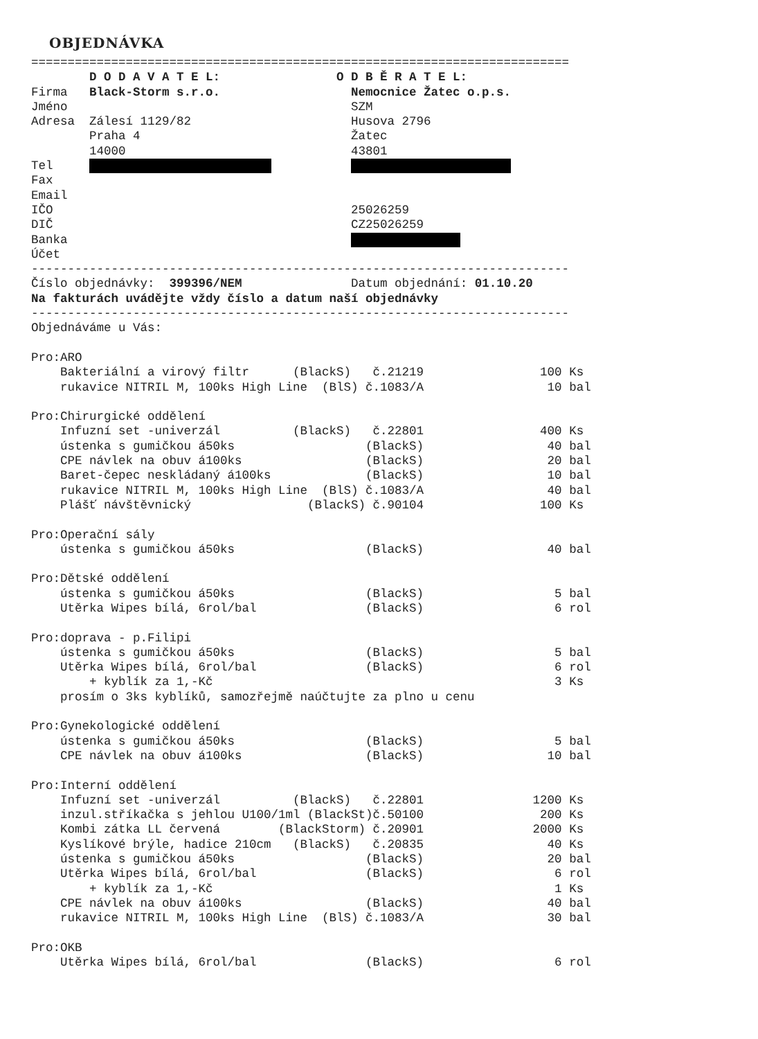OBJEDNÁVKA
==========================================================================
        D O D A V A T E L:                O D B Ě R A T E L:
Firma   Black-Storm s.r.o.                  Nemocnice Žatec o.p.s.
Jméno                                       SZM
Adresa  Zálesí 1129/82                      Husova 2796
        Praha 4                             Žatec
        14000                               43801
Tel                                                               
Fax
Email
IČO                                         25026259
DIČ                                         CZ25026259
Banka                                                      
Účet
--------------------------------------------------------------------------
Číslo objednávky:  399396/NEM               Datum objednání: 01.10.20
Na fakturách uvádějte vždy číslo a datum naší objednávky
--------------------------------------------------------------------------
Objednáváme u Vás:

Pro:ARO
    Bakteriální a virový filtr      (BlackS)   č.21219                100 Ks
    rukavice NITRIL M, 100ks High Line  (BlS) č.1083/A                 10 bal

Pro:Chirurgické oddělení
    Infuzní set -univerzál          (BlackS)   č.22801                400 Ks
    ústenka s gumičkou á50ks                  (BlackS)                 40 bal
    CPE návlek na obuv á100ks                 (BlackS)                 20 bal
    Baret-čepec neskládaný á100ks             (BlackS)                 10 bal
    rukavice NITRIL M, 100ks High Line  (BlS) č.1083/A                 40 bal
    Plášť návštěvnický                (BlackS) č.90104                100 Ks

Pro:Operační sály
    ústenka s gumičkou á50ks                  (BlackS)                 40 bal

Pro:Dětské oddělení
    ústenka s gumičkou á50ks                  (BlackS)                  5 bal
    Utěrka Wipes bílá, 6rol/bal               (BlackS)                  6 rol

Pro:doprava - p.Filipi
    ústenka s gumičkou á50ks                  (BlackS)                  5 bal
    Utěrka Wipes bílá, 6rol/bal               (BlackS)                  6 rol
        + kyblík za 1,-Kč                                               3 Ks
    prosím o 3ks kyblíků, samozřejmě naúčtujte za plno u cenu

Pro:Gynekologické oddělení
    ústenka s gumičkou á50ks                  (BlackS)                  5 bal
    CPE návlek na obuv á100ks                 (BlackS)                 10 bal

Pro:Interní oddělení
    Infuzní set -univerzál          (BlackS)   č.22801               1200 Ks
    inzul.stříkačka s jehlou U100/1ml (BlackSt)č.50100                200 Ks
    Kombi zátka LL červená        (BlackStorm) č.20901               2000 Ks
    Kyslíkové brýle, hadice 210cm   (BlackS)   č.20835                 40 Ks
    ústenka s gumičkou á50ks                  (BlackS)                 20 bal
    Utěrka Wipes bílá, 6rol/bal               (BlackS)                  6 rol
        + kyblík za 1,-Kč                                               1 Ks
    CPE návlek na obuv á100ks                 (BlackS)                 40 bal
    rukavice NITRIL M, 100ks High Line  (BlS) č.1083/A                 30 bal

Pro:OKB
    Utěrka Wipes bílá, 6rol/bal               (BlackS)                  6 rol